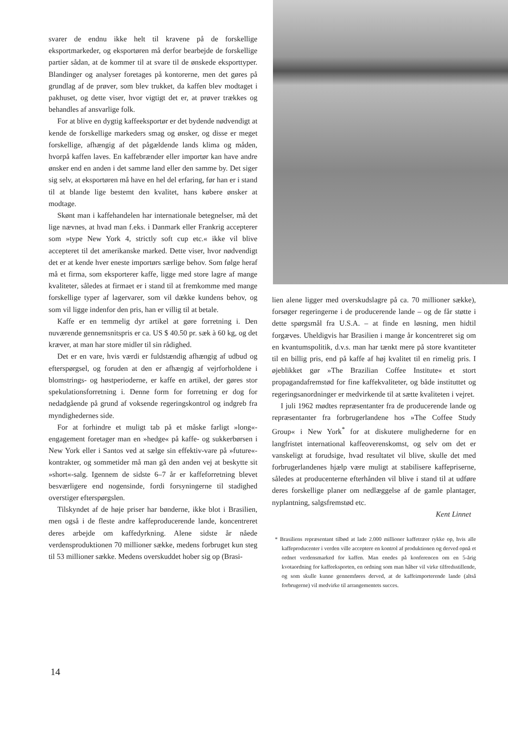svarer de endnu ikke helt til kravene på de forskellige eksportmarkeder, og eksportøren må derfor bearbejde de forskellige partier sådan, at de kommer til at svare til de ønskede eksporttyper. Blandinger og analyser foretages på kontorerne, men det gøres på grundlag af de prøver, som blev trukket, da kaffen blev modtaget i pakhuset, og dette viser, hvor vigtigt det er, at prøver trækkes og behandles af ansvarlige folk.
For at blive en dygtig kaffeeksportør er det bydende nødvendigt at kende de forskellige markeders smag og ønsker, og disse er meget forskellige, afhængig af det pågældende lands klima og måden, hvorpå kaffen laves. En kaffebrænder eller importør kan have andre ønsker end en anden i det samme land eller den samme by. Det siger sig selv, at eksportøren må have en hel del erfaring, før han er i stand til at blande lige bestemt den kvalitet, hans købere ønsker at modtage.
Skønt man i kaffehandelen har internationale betegnelser, må det lige nævnes, at hvad man f.eks. i Danmark eller Frankrig accepterer som »type New York 4, strictly soft cup etc.« ikke vil blive accepteret til det amerikanske marked. Dette viser, hvor nødvendigt det er at kende hver eneste importørs særlige behov. Som følge heraf må et firma, som eksporterer kaffe, ligge med store lagre af mange kvaliteter, således at firmaet er i stand til at fremkomme med mange forskellige typer af lagervarer, som vil dække kundens behov, og som vil ligge indenfor den pris, han er villig til at betale.
Kaffe er en temmelig dyr artikel at gøre forretning i. Den nuværende gennemsnitspris er ca. US $ 40.50 pr. sæk à 60 kg, og det kræver, at man har store midler til sin rådighed.
Det er en vare, hvis værdi er fuldstændig afhængig af udbud og efterspørgsel, og foruden at den er afhængig af vejrforholdene i blomstrings- og høstperioderne, er kaffe en artikel, der gøres stor spekulationsforretning i. Denne form for forretning er dog for nedadgående på grund af voksende regeringskontrol og indgreb fra myndighedernes side.
For at forhindre et muligt tab på et måske farligt »long«-engagement foretager man en »hedge« på kaffe- og sukkerbørsen i New York eller i Santos ved at sælge sin effektiv-vare på »future«-kontrakter, og sommetider må man gå den anden vej at beskytte sit »short«-salg. Igennem de sidste 6–7 år er kaffeforretning blevet besværligere end nogensinde, fordi forsyningerne til stadighed overstiger efterspørgslen.
Tilskyndet af de høje priser har bønderne, ikke blot i Brasilien, men også i de fleste andre kaffeproducerende lande, koncentreret deres arbejde om kaffedyrkning. Alene sidste år nåede verdensproduktionen 70 millioner sække, medens forbruget kun steg til 53 millioner sække. Medens overskuddet hober sig op (Brasi-
lien alene ligger med overskudslagre på ca. 70 millioner sække), forsøger regeringerne i de producerende lande – og de får støtte i dette spørgsmål fra U.S.A. – at finde en løsning, men hidtil forgæves. Uheldigvis har Brasilien i mange år koncentreret sig om en kvantumspolitik, d.v.s. man har tænkt mere på store kvantiteter til en billig pris, end på kaffe af høj kvalitet til en rimelig pris. I øjeblikket gør »The Brazilian Coffee Institute« et stort propagandafremstød for fine kaffekvaliteter, og både instituttet og regeringsanordninger er medvirkende til at sætte kvaliteten i vejret.
I juli 1962 mødtes repræsentanter fra de producerende lande og repræsentanter fra forbrugerlandene hos »The Coffee Study Group« i New York<sup>*</sup> for at diskutere mulighederne for en langfristet international kaffeoverenskomst, og selv om det er vanskeligt at forudsige, hvad resultatet vil blive, skulle det med forbrugerlandenes hjælp være muligt at stabilisere kaffepriserne, således at producenterne efterhånden vil blive i stand til at udføre deres forskellige planer om nedlæggelse af de gamle plantager, nyplantning, salgsfremstød etc.
Kent Linnet
* Brasiliens repræsentant tilbød at lade 2.000 millioner kaffetræer rykke op, hvis alle kaffeproducenter i verden ville acceptere en kontrol af produktionen og derved opnå et ordnet verdensmarked for kaffen. Man enedes på konferencen om en 5-årig kvotaordning for kaffeeksporten, en ordning som man håber vil virke tilfredsstillende, og som skulle kunne gennemføres derved, at de kaffeimporterende lande (altså forbrugerne) vil medvirke til arrangementets succes.
14